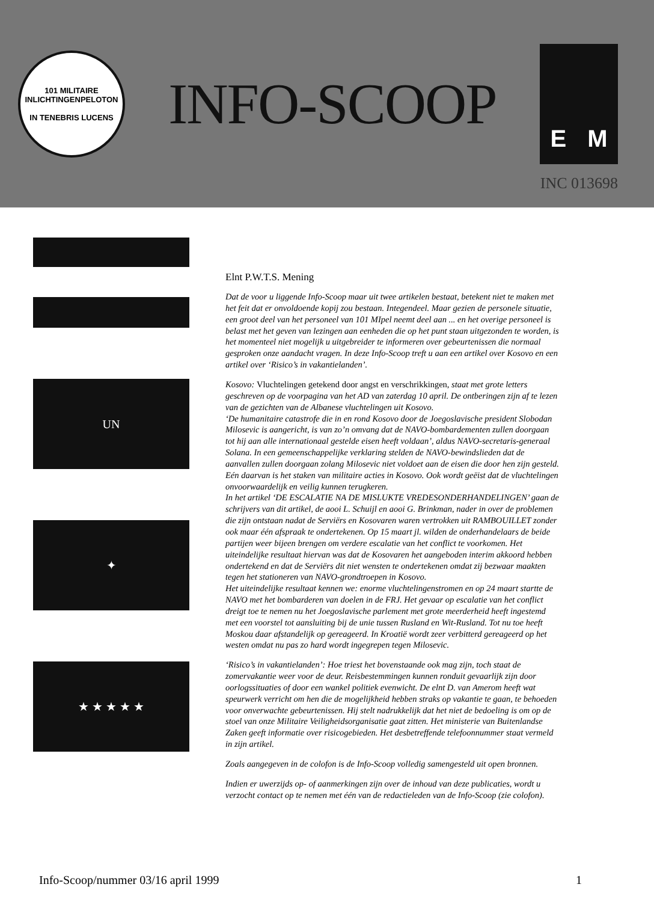101 MILITAIRE INLICHTINGENPELOTON
IN TENEBRIS LUCENS
INFO-SCOOP
E M
INC 013698
UN
✦
★ ★ ★ ★ ★
Elnt P.W.T.S. Mening
Dat de voor u liggende Info-Scoop maar uit twee artikelen bestaat, betekent niet te maken met het feit dat er onvoldoende kopij zou bestaan. Integendeel. Maar gezien de personele situatie, een groot deel van het personeel van 101 MIpel neemt deel aan ... en het overige personeel is belast met het geven van lezingen aan eenheden die op het punt staan uitgezonden te worden, is het momenteel niet mogelijk u uitgebreider te informeren over gebeurtenissen die normaal gesproken onze aandacht vragen. In deze Info-Scoop treft u aan een artikel over Kosovo en een artikel over ‘Risico’s in vakantielanden’.
Kosovo: Vluchtelingen getekend door angst en verschrikkingen, staat met grote letters geschreven op de voorpagina van het AD van zaterdag 10 april. De ontberingen zijn af te lezen van de gezichten van de Albanese vluchtelingen uit Kosovo.
‘De humanitaire catastrofe die in en rond Kosovo door de Joegoslavische president Slobodan Milosevic is aangericht, is van zo’n omvang dat de NAVO-bombardementen zullen doorgaan tot hij aan alle internationaal gestelde eisen heeft voldaan’, aldus NAVO-secretaris-generaal Solana. In een gemeenschappelijke verklaring stelden de NAVO-bewindslieden dat de aanvallen zullen doorgaan zolang Milosevic niet voldoet aan de eisen die door hen zijn gesteld. Eén daarvan is het staken van militaire acties in Kosovo. Ook wordt geëist dat de vluchtelingen onvoorwaardelijk en veilig kunnen terugkeren.
In het artikel ‘DE ESCALATIE NA DE MISLUKTE VREDESONDERHANDELINGEN’ gaan de schrijvers van dit artikel, de aooi L. Schuijl en aooi G. Brinkman, nader in over de problemen die zijn ontstaan nadat de Serviërs en Kosovaren waren vertrokken uit RAMBOUILLET zonder ook maar één afspraak te ondertekenen. Op 15 maart jl. wilden de onderhandelaars de beide partijen weer bijeen brengen om verdere escalatie van het conflict te voorkomen. Het uiteindelijke resultaat hiervan was dat de Kosovaren het aangeboden interim akkoord hebben ondertekend en dat de Serviërs dit niet wensten te ondertekenen omdat zij bezwaar maakten tegen het stationeren van NAVO-grondtroepen in Kosovo.
Het uiteindelijke resultaat kennen we: enorme vluchtelingenstromen en op 24 maart startte de NAVO met het bombarderen van doelen in de FRJ. Het gevaar op escalatie van het conflict dreigt toe te nemen nu het Joegoslavische parlement met grote meerderheid heeft ingestemd met een voorstel tot aansluiting bij de unie tussen Rusland en Wit-Rusland. Tot nu toe heeft Moskou daar afstandelijk op gereageerd. In Kroatië wordt zeer verbitterd gereageerd op het westen omdat nu pas zo hard wordt ingegrepen tegen Milosevic.
‘Risico’s in vakantielanden’: Hoe triest het bovenstaande ook mag zijn, toch staat de zomervakantie weer voor de deur. Reisbestemmingen kunnen ronduit gevaarlijk zijn door oorlogssituaties of door een wankel politiek evenwicht. De elnt D. van Amerom heeft wat speurwerk verricht om hen die de mogelijkheid hebben straks op vakantie te gaan, te behoeden voor onverwachte gebeurtenissen. Hij stelt nadrukkelijk dat het niet de bedoeling is om op de stoel van onze Militaire Veiligheidsorganisatie gaat zitten. Het ministerie van Buitenlandse Zaken geeft informatie over risicogebieden. Het desbetreffende telefoonnummer staat vermeld in zijn artikel.
Zoals aangegeven in de colofon is de Info-Scoop volledig samengesteld uit open bronnen.
Indien er uwerzijds op- of aanmerkingen zijn over de inhoud van deze publicaties, wordt u verzocht contact op te nemen met één van de redactieleden van de Info-Scoop (zie colofon).
Info-Scoop/nummer 03/16 april 1999 1